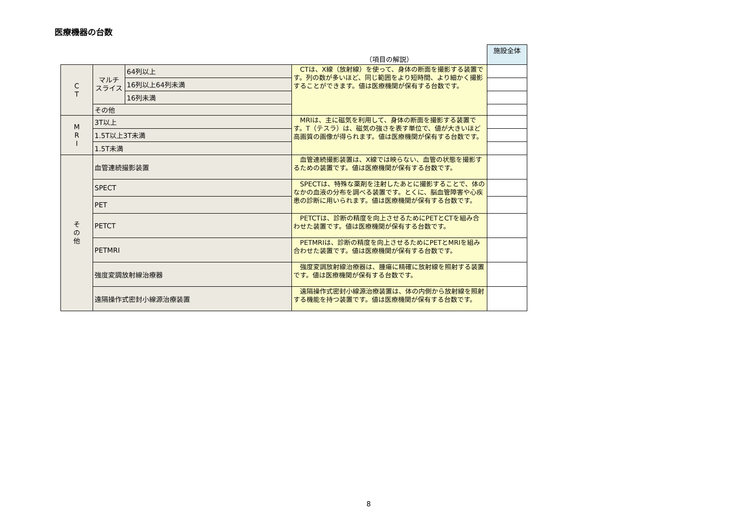医療機器の台数
| | | | （項目の解説） | 施設全体 |
| C T | マルチ スライス | 64列以上 | CTは、X線（放射線）を使って、身体の断面を撮影する装置です。列の数が多いほど、同じ範囲をより短時間、より細かく撮影することができます。値は医療機関が保有する台数です。 | |
| | | 16列以上64列未満 | | |
| | | 16列未満 | | |
| | その他 | | | |
| M R I | 3T以上 | | MRIは、主に磁気を利用して、身体の断面を撮影する装置です。T（テスラ）は、磁気の強さを表す単位で、値が大きいほど高画質の画像が得られます。値は医療機関が保有する台数です。 | |
| | 1.5T以上3T未満 | | | |
| | 1.5T未満 | | | |
| そ の 他 | 血管連続撮影装置 | | 血管連続撮影装置は、X線では映らない、血管の状態を撮影するための装置です。値は医療機関が保有する台数です。 | |
| | SPECT | | SPECTは、特殊な薬剤を注射したあとに撮影することで、体のなかの血液の分布を調べる装置です。とくに、脳血管障害や心疾患の診断に用いられます。値は医療機関が保有する台数です。 | |
| | PET | | | |
| | PETCT | | PETCTは、診断の精度を向上させるためにPETとCTを組み合わせた装置です。値は医療機関が保有する台数です。 | |
| | PETMRI | | PETMRIは、診断の精度を向上させるためにPETとMRIを組み合わせた装置です。値は医療機関が保有する台数です。 | |
| | 強度変調放射線治療器 | | 強度変調放射線治療器は、腫瘍に精確に放射線を照射する装置です。値は医療機関が保有する台数です。 | |
| | 遠隔操作式密封小線源治療装置 | | 遠隔操作式密封小線源治療装置は、体の内側から放射線を照射する機能を持つ装置です。値は医療機関が保有する台数です。 | |
8